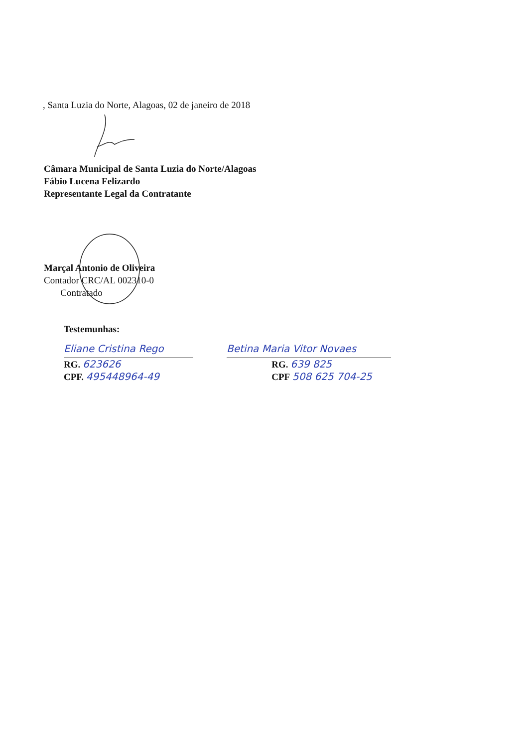, Santa Luzia do Norte, Alagoas, 02 de janeiro de 2018
Câmara Municipal de Santa Luzia do Norte/Alagoas
Fábio Lucena Felizardo
Representante Legal da Contratante
Marçal Antonio de Oliveira
Contador CRC/AL 002310-0
Contratado
Testemunhas:
Eliane Cristina Rego
RG. 623626
CPF. 495448964-49
Betina Maria Vitor Novaes
RG. 639 825
CPF 508 625 704-25